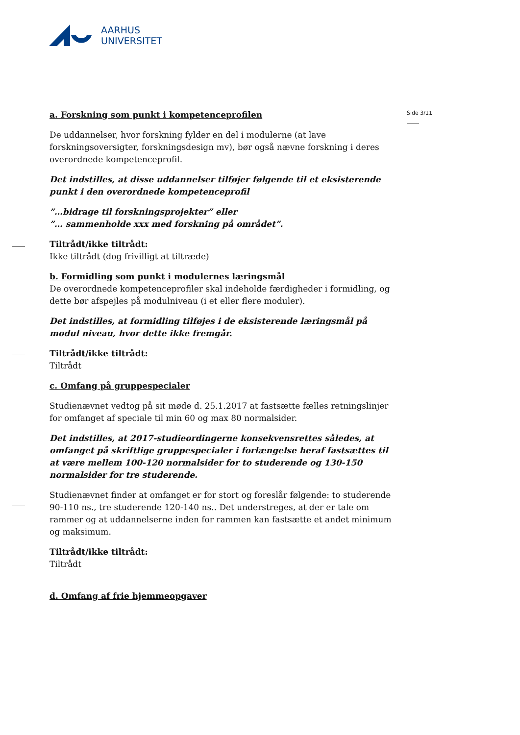AARHUS
UNIVERSITET
Side 3/11
a. Forskning som punkt i kompetenceprofilen
De uddannelser, hvor forskning fylder en del i modulerne (at lave forskningsoversigter, forskningsdesign mv), bør også nævne forskning i deres overordnede kompetenceprofil.
Det indstilles, at disse uddannelser tilføjer følgende til et eksisterende punkt i den overordnede kompetenceprofil
”…bidrage til forskningsprojekter” eller
”… sammenholde xxx med forskning på området”.
Tiltrådt/ikke tiltrådt:
Ikke tiltrådt (dog frivilligt at tiltræde)
b. Formidling som punkt i modulernes læringsmål
De overordnede kompetenceprofiler skal indeholde færdigheder i formidling, og dette bør afspejles på modulniveau (i et eller flere moduler).
Det indstilles, at formidling tilføjes i de eksisterende læringsmål på modul niveau, hvor dette ikke fremgår.
Tiltrådt/ikke tiltrådt:
Tiltrådt
c. Omfang på gruppespecialer
Studienævnet vedtog på sit møde d. 25.1.2017 at fastsætte fælles retningslinjer for omfanget af speciale til min 60 og max 80 normalsider.
Det indstilles, at 2017-studieordingerne konsekvensrettes således, at omfanget på skriftlige gruppespecialer i forlængelse heraf fastsættes til at være mellem 100-120 normalsider for to studerende og 130-150 normalsider for tre studerende.
Studienævnet finder at omfanget er for stort og foreslår følgende: to studerende 90-110 ns., tre studerende 120-140 ns.. Det understreges, at der er tale om rammer og at uddannelserne inden for rammen kan fastsætte et andet minimum og maksimum.
Tiltrådt/ikke tiltrådt:
Tiltrådt
d. Omfang af frie hjemmeopgaver